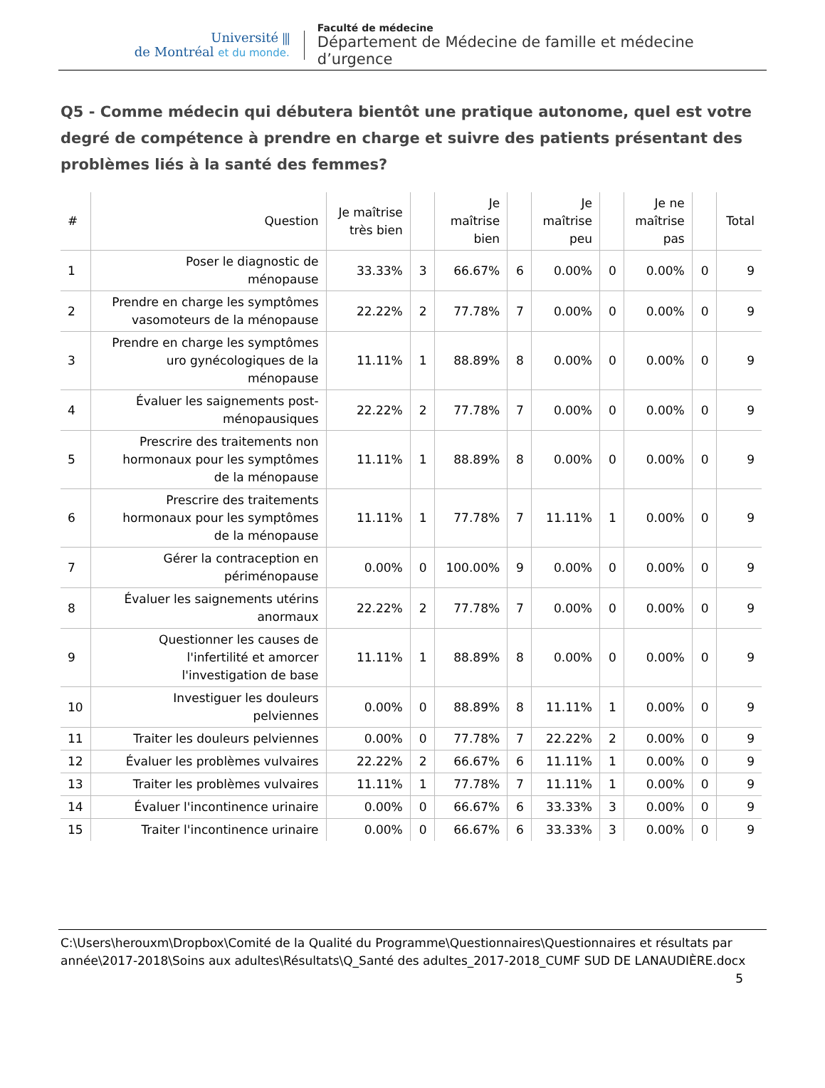Université ⫼
de Montréal et du monde.
Faculté de médecine
Département de Médecine de famille et médecine d’urgence
Q5 - Comme médecin qui débutera bientôt une pratique autonome, quel est votre degré de compétence à prendre en charge et suivre des patients présentant des problèmes liés à la santé des femmes?
| # | Question | Je maîtrise très bien | | Je maîtrise bien | | Je maîtrise peu | | Je ne maîtrise pas | | Total |
| --- | --- | --- | --- | --- | --- | --- | --- | --- | --- | --- |
| 1 | Poser le diagnostic de ménopause | 33.33% | 3 | 66.67% | 6 | 0.00% | 0 | 0.00% | 0 | 9 |
| 2 | Prendre en charge les symptômes vasomoteurs de la ménopause | 22.22% | 2 | 77.78% | 7 | 0.00% | 0 | 0.00% | 0 | 9 |
| 3 | Prendre en charge les symptômes uro gynécologiques de la ménopause | 11.11% | 1 | 88.89% | 8 | 0.00% | 0 | 0.00% | 0 | 9 |
| 4 | Évaluer les saignements post- ménopausiques | 22.22% | 2 | 77.78% | 7 | 0.00% | 0 | 0.00% | 0 | 9 |
| 5 | Prescrire des traitements non hormonaux pour les symptômes de la ménopause | 11.11% | 1 | 88.89% | 8 | 0.00% | 0 | 0.00% | 0 | 9 |
| 6 | Prescrire des traitements hormonaux pour les symptômes de la ménopause | 11.11% | 1 | 77.78% | 7 | 11.11% | 1 | 0.00% | 0 | 9 |
| 7 | Gérer la contraception en périménopause | 0.00% | 0 | 100.00% | 9 | 0.00% | 0 | 0.00% | 0 | 9 |
| 8 | Évaluer les saignements utérins anormaux | 22.22% | 2 | 77.78% | 7 | 0.00% | 0 | 0.00% | 0 | 9 |
| 9 | Questionner les causes de l'infertilité et amorcer l'investigation de base | 11.11% | 1 | 88.89% | 8 | 0.00% | 0 | 0.00% | 0 | 9 |
| 10 | Investiguer les douleurs pelviennes | 0.00% | 0 | 88.89% | 8 | 11.11% | 1 | 0.00% | 0 | 9 |
| 11 | Traiter les douleurs pelviennes | 0.00% | 0 | 77.78% | 7 | 22.22% | 2 | 0.00% | 0 | 9 |
| 12 | Évaluer les problèmes vulvaires | 22.22% | 2 | 66.67% | 6 | 11.11% | 1 | 0.00% | 0 | 9 |
| 13 | Traiter les problèmes vulvaires | 11.11% | 1 | 77.78% | 7 | 11.11% | 1 | 0.00% | 0 | 9 |
| 14 | Évaluer l'incontinence urinaire | 0.00% | 0 | 66.67% | 6 | 33.33% | 3 | 0.00% | 0 | 9 |
| 15 | Traiter l'incontinence urinaire | 0.00% | 0 | 66.67% | 6 | 33.33% | 3 | 0.00% | 0 | 9 |
C:\Users\herouxm\Dropbox\Comité de la Qualité du Programme\Questionnaires\Questionnaires et résultats par année\2017-2018\Soins aux adultes\Résultats\Q_Santé des adultes_2017-2018_CUMF SUD DE LANAUDIÈRE.docx
5